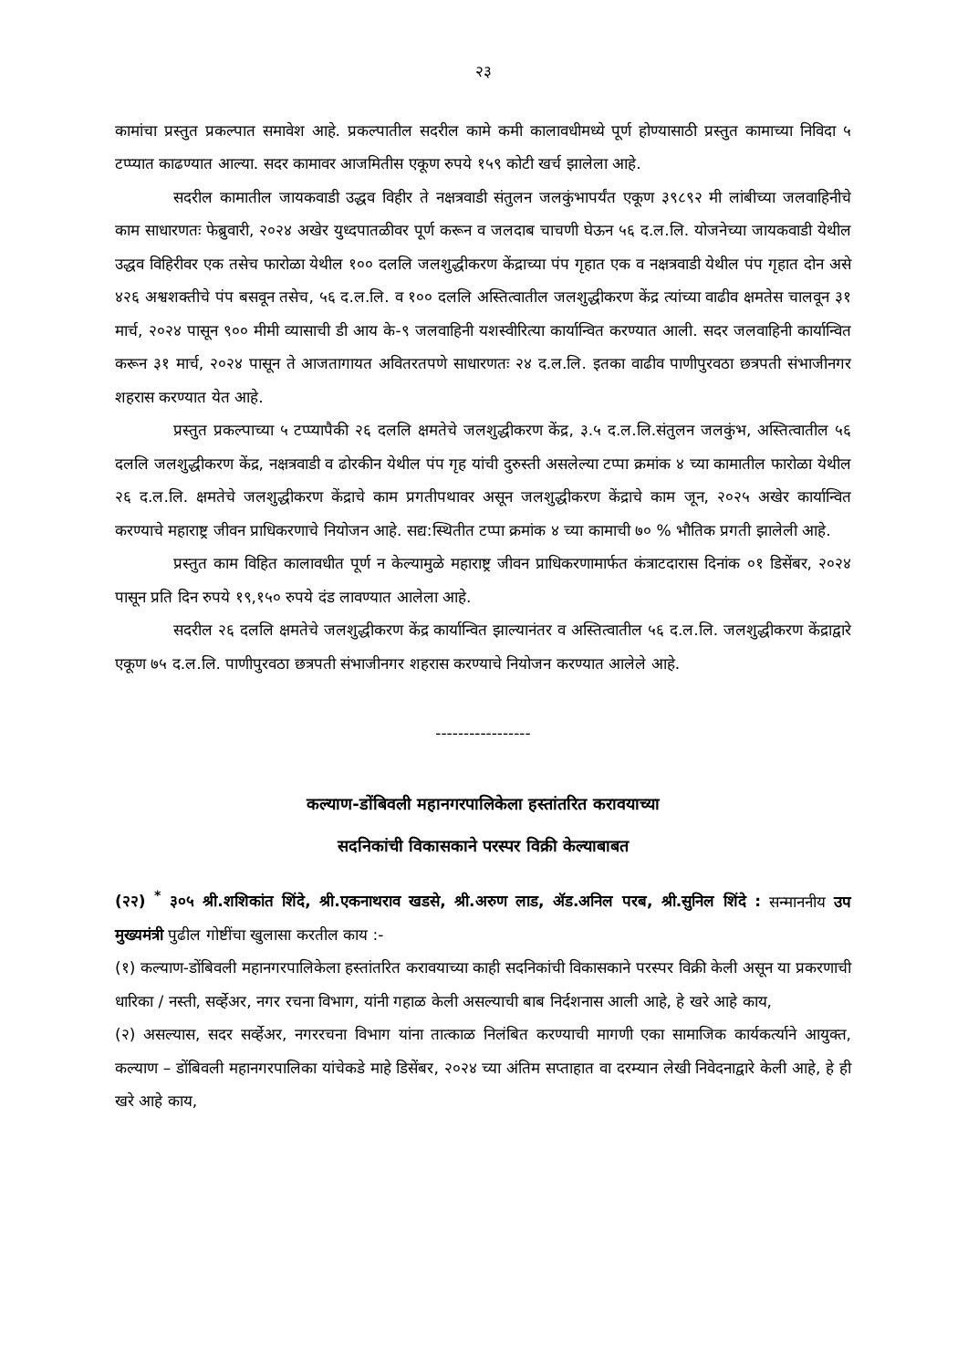२३
कामांचा प्रस्तुत प्रकल्पात समावेश आहे. प्रकल्पातील सदरील कामे कमी कालावधीमध्ये पूर्ण होण्यासाठी प्रस्तुत कामाच्या निविदा ५ टप्प्यात काढण्यात आल्या. सदर कामावर आजमितीस एकूण रुपये १५९ कोटी खर्च झालेला आहे.
सदरील कामातील जायकवाडी उद्धव विहीर ते नक्षत्रवाडी संतुलन जलकुंभापर्यंत एकूण ३९८९२ मी लांबीच्या जलवाहिनीचे काम साधारणतः फेब्रुवारी, २०२४ अखेर युध्दपातळीवर पूर्ण करून व जलदाब चाचणी घेऊन ५६ द.ल.लि. योजनेच्या जायकवाडी येथील उद्धव विहिरीवर एक तसेच फारोळा येथील १०० दललि जलशुद्धीकरण केंद्राच्या पंप गृहात एक व नक्षत्रवाडी येथील पंप गृहात दोन असे ४२६ अश्वशक्तीचे पंप बसवून तसेच, ५६ द.ल.लि. व १०० दललि अस्तित्वातील जलशुद्धीकरण केंद्र त्यांच्या वाढीव क्षमतेस चालवून ३१ मार्च, २०२४ पासून ९०० मीमी व्यासाची डी आय के-९ जलवाहिनी यशस्वीरित्या कार्यान्वित करण्यात आली. सदर जलवाहिनी कार्यान्वित करून ३१ मार्च, २०२४ पासून ते आजतागायत अवितरतपणे साधारणतः २४ द.ल.लि. इतका वाढीव पाणीपुरवठा छत्रपती संभाजीनगर शहरास करण्यात येत आहे.
प्रस्तुत प्रकल्पाच्या ५ टप्प्यापैकी २६ दललि क्षमतेचे जलशुद्धीकरण केंद्र, ३.५ द.ल.लि.संतुलन जलकुंभ, अस्तित्वातील ५६ दललि जलशुद्धीकरण केंद्र, नक्षत्रवाडी व ढोरकीन येथील पंप गृह यांची दुरुस्ती असलेल्या टप्पा क्रमांक ४ च्या कामातील फारोळा येथील २६ द.ल.लि. क्षमतेचे जलशुद्धीकरण केंद्राचे काम प्रगतीपथावर असून जलशुद्धीकरण केंद्राचे काम जून, २०२५ अखेर कार्यान्वित करण्याचे महाराष्ट्र जीवन प्राधिकरणाचे नियोजन आहे. सद्य:स्थितीत टप्पा क्रमांक ४ च्या कामाची ७० % भौतिक प्रगती झालेली आहे.
प्रस्तुत काम विहित कालावधीत पूर्ण न केल्यामुळे महाराष्ट्र जीवन प्राधिकरणामार्फत कंत्राटदारास दिनांक ०१ डिसेंबर, २०२४ पासून प्रति दिन रुपये १९,१५० रुपये दंड लावण्यात आलेला आहे.
सदरील २६ दललि क्षमतेचे जलशुद्धीकरण केंद्र कार्यान्वित झाल्यानंतर व अस्तित्वातील ५६ द.ल.लि. जलशुद्धीकरण केंद्राद्वारे एकूण ७५ द.ल.लि. पाणीपुरवठा छत्रपती संभाजीनगर शहरास करण्याचे नियोजन करण्यात आलेले आहे.
-----------------
कल्याण-डोंबिवली महानगरपालिकेला हस्तांतरित करावयाच्या
सदनिकांची विकासकाने परस्पर विक्री केल्याबाबत
(२२) <sup>*</sup> ३०५ श्री.शशिकांत शिंदे, श्री.एकनाथराव खडसे, श्री.अरुण लाड, ॲड.अनिल परब, श्री.सुनिल शिंदे : सन्माननीय उप मुख्यमंत्री पुढील गोष्टींचा खुलासा करतील काय :-
(१) कल्याण-डोंबिवली महानगरपालिकेला हस्तांतरित करावयाच्या काही सदनिकांची विकासकाने परस्पर विक्री केली असून या प्रकरणाची धारिका / नस्ती, सर्व्हेअर, नगर रचना विभाग, यांनी गहाळ केली असल्याची बाब निर्दशनास आली आहे, हे खरे आहे काय,
(२) असल्यास, सदर सर्व्हेअर, नगररचना विभाग यांना तात्काळ निलंबित करण्याची मागणी एका सामाजिक कार्यकर्त्याने आयुक्त, कल्याण – डोंबिवली महानगरपालिका यांचेकडे माहे डिसेंबर, २०२४ च्या अंतिम सप्ताहात वा दरम्यान लेखी निवेदनाद्वारे केली आहे, हे ही खरे आहे काय,